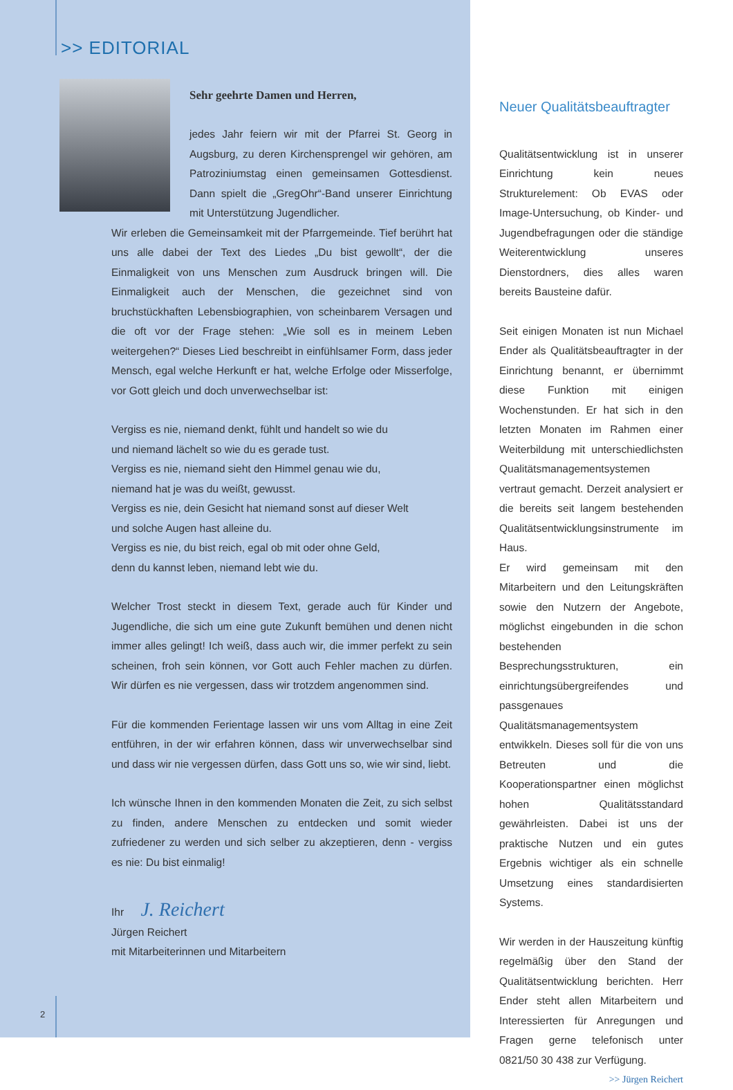>> EDITORIAL
Sehr geehrte Damen und Herren,
jedes Jahr feiern wir mit der Pfarrei St. Georg in Augsburg, zu deren Kirchensprengel wir gehören, am Patroziniumstag einen gemeinsamen Gottesdienst. Dann spielt die „GregOhr“-Band unserer Einrichtung mit Unterstützung Jugendlicher.
Wir erleben die Gemeinsamkeit mit der Pfarrgemeinde. Tief berührt hat uns alle dabei der Text des Liedes „Du bist gewollt“, der die Einmaligkeit von uns Menschen zum Ausdruck bringen will. Die Einmaligkeit auch der Menschen, die gezeichnet sind von bruchstückhaften Lebensbiographien, von scheinbarem Versagen und die oft vor der Frage stehen: „Wie soll es in meinem Leben weitergehen?“ Dieses Lied beschreibt in einfühlsamer Form, dass jeder Mensch, egal welche Herkunft er hat, welche Erfolge oder Misserfolge, vor Gott gleich und doch unverwechselbar ist:
Vergiss es nie, niemand denkt, fühlt und handelt so wie du
und niemand lächelt so wie du es gerade tust.
Vergiss es nie, niemand sieht den Himmel genau wie du,
niemand hat je was du weißt, gewusst.
Vergiss es nie, dein Gesicht hat niemand sonst auf dieser Welt
und solche Augen hast alleine du.
Vergiss es nie, du bist reich, egal ob mit oder ohne Geld,
denn du kannst leben, niemand lebt wie du.
Welcher Trost steckt in diesem Text, gerade auch für Kinder und Jugendliche, die sich um eine gute Zukunft bemühen und denen nicht immer alles gelingt! Ich weiß, dass auch wir, die immer perfekt zu sein scheinen, froh sein können, vor Gott auch Fehler machen zu dürfen. Wir dürfen es nie vergessen, dass wir trotzdem angenommen sind.
Für die kommenden Ferientage lassen wir uns vom Alltag in eine Zeit entführen, in der wir erfahren können, dass wir unverwechselbar sind und dass wir nie vergessen dürfen, dass Gott uns so, wie wir sind, liebt.
Ich wünsche Ihnen in den kommenden Monaten die Zeit, zu sich selbst zu finden, andere Menschen zu entdecken und somit wieder zufriedener zu werden und sich selber zu akzeptieren, denn - vergiss es nie: Du bist einmalig!
Ihr J. Reichert
Jürgen Reichert
mit Mitarbeiterinnen und Mitarbeitern
2
Neuer Qualitätsbeauftragter
Qualitätsentwicklung ist in unserer Einrichtung kein neues Strukturelement: Ob EVAS oder Image-Untersuchung, ob Kinder- und Jugendbefragungen oder die ständige Weiterentwicklung unseres Dienstordners, dies alles waren bereits Bausteine dafür.
Seit einigen Monaten ist nun Michael Ender als Qualitätsbeauftragter in der Einrichtung benannt, er übernimmt diese Funktion mit einigen Wochenstunden. Er hat sich in den letzten Monaten im Rahmen einer Weiterbildung mit unterschiedlichsten Qualitätsmanagementsystemen vertraut gemacht. Derzeit analysiert er die bereits seit langem bestehenden Qualitätsentwicklungsinstrumente im Haus.
Er wird gemeinsam mit den Mitarbeitern und den Leitungskräften sowie den Nutzern der Angebote, möglichst eingebunden in die schon bestehenden Besprechungsstrukturen, ein einrichtungsübergreifendes und passgenaues Qualitätsmanagementsystem entwikkeln. Dieses soll für die von uns Betreuten und die Kooperationspartner einen möglichst hohen Qualitätsstandard gewährleisten. Dabei ist uns der praktische Nutzen und ein gutes Ergebnis wichtiger als ein schnelle Umsetzung eines standardisierten Systems.
Wir werden in der Hauszeitung künftig regelmäßig über den Stand der Qualitätsentwicklung berichten. Herr Ender steht allen Mitarbeitern und Interessierten für Anregungen und Fragen gerne telefonisch unter 0821/50 30 438 zur Verfügung. >> Jürgen Reichert